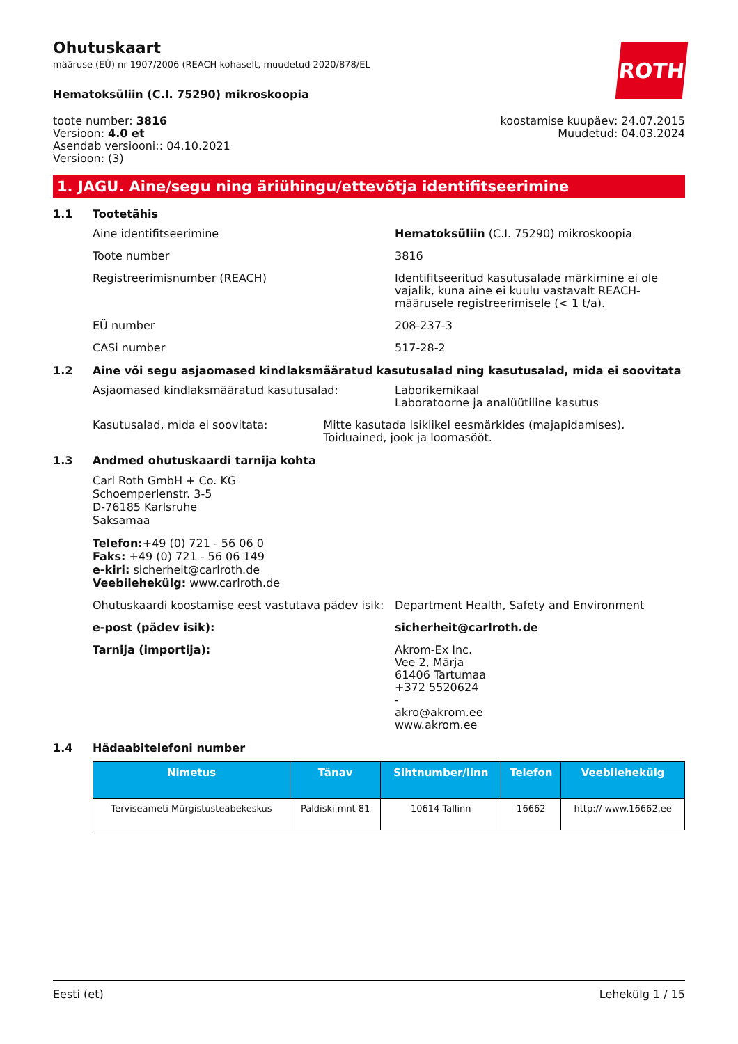ROTH
Ohutuskaart
määruse (EÜ) nr 1907/2006 (REACH kohaselt, muudetud 2020/878/EL
Hematoksüliin (C.I. 75290) mikroskoopia
toote number: 3816
Versioon: 4.0 et
Asendab versiooni:: 04.10.2021
Versioon: (3)
koostamise kuupäev: 24.07.2015
Muudetud: 04.03.2024
1. JAGU. Aine/segu ning äriühingu/ettevõtja identifitseerimine
1.1 Tootetähis
Aine identifitseerimine Hematoksüliin (C.I. 75290) mikroskoopia
Toote number 3816
Registreerimisnumber (REACH) Identifitseeritud kasutusalade märkimine ei ole vajalik, kuna aine ei kuulu vastavalt REACH-määrusele registreerimisele (< 1 t/a).
EÜ number 208-237-3
CASi number 517-28-2
1.2 Aine või segu asjaomased kindlaksmääratud kasutusalad ning kasutusalad, mida ei soovitata
Asjaomased kindlaksmääratud kasutusalad: Laborikemikaal
Laboratoorne ja analüütiline kasutus
Kasutusalad, mida ei soovitata: Mitte kasutada isiklikel eesmärkides (majapidamises). Toiduained, jook ja loomasööt.
1.3 Andmed ohutuskaardi tarnija kohta
Carl Roth GmbH + Co. KG
Schoemperlenstr. 3-5
D-76185 Karlsruhe
Saksamaa
Telefon:+49 (0) 721 - 56 06 0
Faks: +49 (0) 721 - 56 06 149
e-kiri: sicherheit@carlroth.de
Veebilehekülg: www.carlroth.de
Ohutuskaardi koostamise eest vastutava pädev isik:
Department Health, Safety and Environment
e-post (pädev isik): sicherheit@carlroth.de
Tarnija (importija): Akrom-Ex Inc.
Vee 2, Märja
61406 Tartumaa
+372 5520624
-
akro@akrom.ee
www.akrom.ee
1.4 Hädaabitelefoni number
| Nimetus | Tänav | Sihtnumber/linn | Telefon | Veebilehekülg |
| --- | --- | --- | --- | --- |
| Terviseameti Mürgistusteabekeskus | Paldiski mnt 81 | 10614 Tallinn | 16662 | http:// www.16662.ee |
Eesti (et) Lehekülg 1 / 15